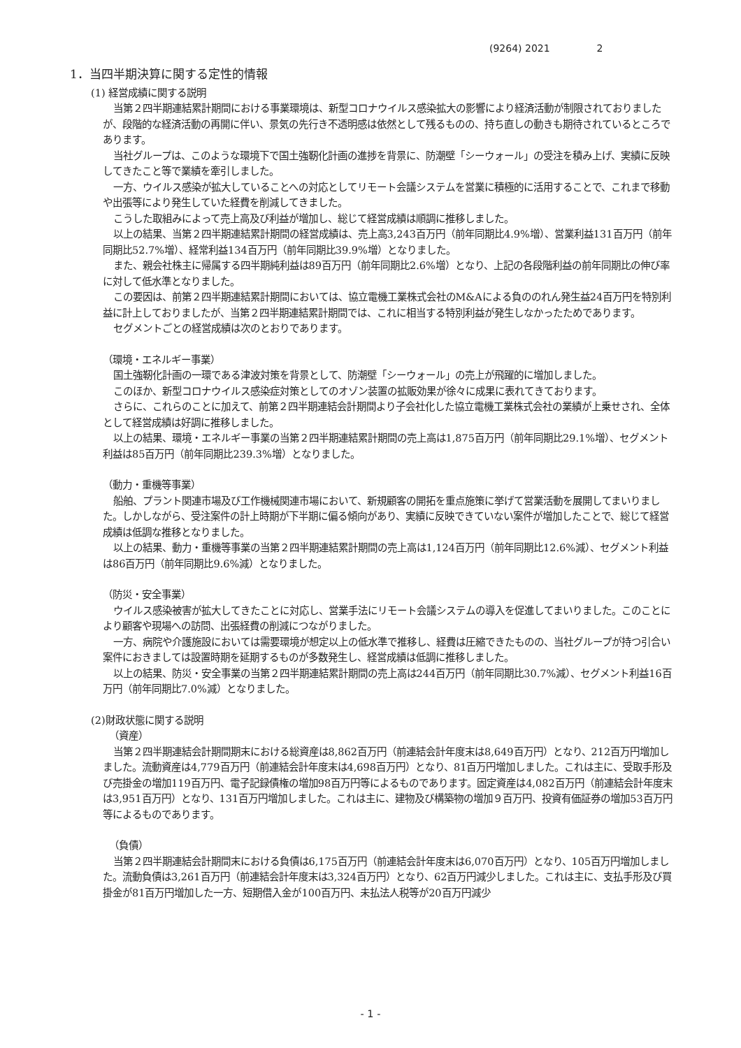(9264) 2021 2
1．当四半期決算に関する定性的情報
(1) 経営成績に関する説明
当第２四半期連結累計期間における事業環境は、新型コロナウイルス感染拡大の影響により経済活動が制限されておりましたが、段階的な経済活動の再開に伴い、景気の先行き不透明感は依然として残るものの、持ち直しの動きも期待されているところであります。
当社グループは、このような環境下で国土強靭化計画の進捗を背景に、防潮壁「シーウォール」の受注を積み上げ、実績に反映してきたこと等で業績を牽引しました。
一方、ウイルス感染が拡大していることへの対応としてリモート会議システムを営業に積極的に活用することで、これまで移動や出張等により発生していた経費を削減してきました。
こうした取組みによって売上高及び利益が増加し、総じて経営成績は順調に推移しました。
以上の結果、当第２四半期連結累計期間の経営成績は、売上高3,243百万円（前年同期比4.9%増）、営業利益131百万円（前年同期比52.7%増）、経常利益134百万円（前年同期比39.9%増）となりました。
また、親会社株主に帰属する四半期純利益は89百万円（前年同期比2.6%増）となり、上記の各段階利益の前年同期比の伸び率に対して低水準となりました。
この要因は、前第２四半期連結累計期間においては、協立電機工業株式会社のM&Aによる負ののれん発生益24百万円を特別利益に計上しておりましたが、当第２四半期連結累計期間では、これに相当する特別利益が発生しなかったためであります。
セグメントごとの経営成績は次のとおりであります。
（環境・エネルギー事業）
国土強靭化計画の一環である津波対策を背景として、防潮壁「シーウォール」の売上が飛躍的に増加しました。
このほか、新型コロナウイルス感染症対策としてのオゾン装置の拡販効果が徐々に成果に表れてきております。
さらに、これらのことに加えて、前第２四半期連結会計期間より子会社化した協立電機工業株式会社の業績が上乗せされ、全体として経営成績は好調に推移しました。
以上の結果、環境・エネルギー事業の当第２四半期連結累計期間の売上高は1,875百万円（前年同期比29.1%増）、セグメント利益は85百万円（前年同期比239.3%増）となりました。
（動力・重機等事業）
船舶、プラント関連市場及び工作機械関連市場において、新規顧客の開拓を重点施策に挙げて営業活動を展開してまいりました。しかしながら、受注案件の計上時期が下半期に偏る傾向があり、実績に反映できていない案件が増加したことで、総じて経営成績は低調な推移となりました。
以上の結果、動力・重機等事業の当第２四半期連結累計期間の売上高は1,124百万円（前年同期比12.6%減）、セグメント利益は86百万円（前年同期比9.6%減）となりました。
（防災・安全事業）
ウイルス感染被害が拡大してきたことに対応し、営業手法にリモート会議システムの導入を促進してまいりました。このことにより顧客や現場への訪問、出張経費の削減につながりました。
一方、病院や介護施設においては需要環境が想定以上の低水準で推移し、経費は圧縮できたものの、当社グループが持つ引合い案件におきましては設置時期を延期するものが多数発生し、経営成績は低調に推移しました。
以上の結果、防災・安全事業の当第２四半期連結累計期間の売上高は244百万円（前年同期比30.7%減）、セグメント利益16百万円（前年同期比7.0%減）となりました。
(2)財政状態に関する説明
（資産）
当第２四半期連結会計期間期末における総資産は8,862百万円（前連結会計年度末は8,649百万円）となり、212百万円増加しました。流動資産は4,779百万円（前連結会計年度末は4,698百万円）となり、81百万円増加しました。これは主に、受取手形及び売掛金の増加119百万円、電子記録債権の増加98百万円等によるものであります。固定資産は4,082百万円（前連結会計年度末は3,951百万円）となり、131百万円増加しました。これは主に、建物及び構築物の増加９百万円、投資有価証券の増加53百万円等によるものであります。
（負債）
当第２四半期連結会計期間末における負債は6,175百万円（前連結会計年度末は6,070百万円）となり、105百万円増加しました。流動負債は3,261百万円（前連結会計年度末は3,324百万円）となり、62百万円減少しました。これは主に、支払手形及び買掛金が81百万円増加した一方、短期借入金が100百万円、未払法人税等が20百万円減少
- 1 -